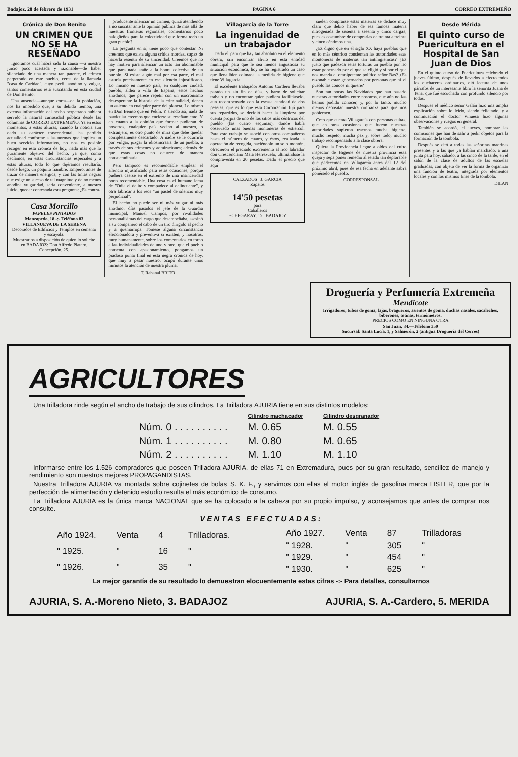Badajoz, 28 de febrero de 1931 PAGINA 6 CORREO EXTREMEÑO
Crónica de Don Benito
UN CRIMEN QUE NO SE HA RESEÑADO
Ignoramos cuál habrá sido la causa —a nuestro juicio poco acertada y razonable—de haber silenciado de una manera tan patente, el crimen perpetrado en este pueblo, cerca de la llamada "casa de Caridad", cuyo perfil anodino y vulgar, tantos comentarios está suscitando en esta ciudad de Don Benito.
Una ausencia—aunque corta—de la población, nos ha impedido que, a su debido tiempo, una extensa información del hecho perpetrado hubiera servido la natural curiosidad pública desde las columnas de CORREO EXTREMEÑO. Ya en estos momentos, a estas alturas, cuando la noticia aun dado su carácter trascendental, ha perdido actualidad conforme a las normas que implica un buen servicio informativo, no nos es posible recoger en esta crónica de hoy, nada más que lo puramente objetivo del hecho, ya que, como decíamos, en estas circunstancias especiales y a estas alturas, todo lo que dijéramos resultaría, desde luego, un poquito fiambre. Empero, antes de trazar de manera enérgica, y con las tintas negras que exige un suceso de tal magnitud y de no menos anodina vulgaridad, sería conveniente, a nuestro juicio, quedar contestada esta pregunta: ¿Es contra-
Casa Morcillo
PAPELES PINTADOS
Manzapedo, 18 -:- Teléfono 83
VILLANUEVA DE LA SERENA
Decorados de Edificios y Templos en cemento y escayola.
Muestrarios a disposición de quien lo solicite en BADAJOZ: Don Alfredo Platero, Concepción, 25.
producente silenciar un crimen, quizá atendiendo a no suscitar ante la opinión pública de más allá de nuestras fronteras regionales, comentarios poco halagüeños para la colectividad que forma todo un gran pueblo?
La pregunta en sí, tiene poco que contestar. Ni creemos que exista alguna crítica mordaz, capaz de hacerla resentir de su sinceridad. Creemos que no hay motivo para silenciar un acto tan abominable que para nada atañe a la honra colectiva de un pueblo. Si existe algún mal por esa parte, el mal estaría precisamente en ese silencio injustificado. Lo mismo en nuestro país, en cualquier ciudad, pueblo, aldea o villa de España, estos hechos anodinos, que parece repetir con un isocronismo desesperante la historia de la criminalidad, tienen un asiento en cualquier parte del planeta. Lo mismo en Don Benito que en Pekín. Y siendo así, nada de particular creemos que encierre su reseñamiento. Y en cuanto a la opinión que formar pudieran de nosotros, cualquier país vecino al nuestro, o extranjero, es otro punto de mira que debe quedar completamente descartado. A nadie se le ocurriría por vulgar, juzgar la idiosincrasia de un pueblo, a través de sus crímenes y admiraciones; además de que estas cosas no ocurren de manera consuetudinaria.
Pero tampoco es recomendable emplear el silencio injustificado para estas ocasiones, porque pudiera caerse en el extremo de una insinceridad poco recomendable. Una cosa es el humano lema de "Odia el delito y compadece al delincuente", y otra fabricar a los reos "un pastel de silencio muy perjudicial".
El hecho no puede ser ni más vulgar ni más anodino: días pasados el jefe de la Guardia municipal, Manuel Campos, por rivalidades personalísimas del cargo que desempeñaba, asesinó a su compañero el cabo de un tiro dirigido al pecho y a quemarropa. Tómese alguna circunstancia eleccionadora y preventiva si existen, y nosotros, muy humanamente, sobre los comentarios en torno a las individualidades de uno y otro, que el pueblo comenta con apasionamiento, pongamos un piadoso punto final en esta negra crónica de hoy, que muy a pesar nuestro, ocupó durante unos minutos la atención de nuestra pluma.
T. Rabanal BRITO
Villagarcía de la Torre
La ingenuidad de un trabajador
Dado el paro que hay tan absoluto en el elemento obrero, sin encontrar alivio en esta entidad municipal para que le sea menos angustiosa su situación económica, hoy se ha registrado un caso que llena bien colmada la medida de higiene que tiene Villagarcía.
El excelente trabajador Antonio Cordero llevaba parado un sin fin de días, y harto de solicitar trabajo y no encontrar quien pudiera facilitárselo, aun recompensado con la escasa cantidad de dos pesetas, que es lo que esta Corporación fijó para sus repartidos, se decidió hacer la limpieza por cuenta propia de uno de los sitios más céntricos del pueblo (las cuatro esquinas), donde había observado unas buenas montoneras de estiércol. Para este trabajo se asoció con otros compañeros hasta el número de cuatro, y éstos, realizada la operación de recogida, haciéndolo un solo montón, ofrecieron el preciado excremento al rico labrador don Crescenciano Mata Herrezuelo, ultimándose la compraventa en 20 pesetas. Dado el precio que aquí
CALZADOS J. GARCIA
Zapatos
a
14'50 pesetas
para
Caballeros
ECHEGARAY, 15 BADAJOZ
suelen comprarse estas materias se deduce muy claro que debió haber de esa famosa materia nitrogenada de sesenta a sesenta y cinco cargas, pues es costumbre de comprarlas de treinta a treinta y cinco céntimos una.
¿Es digno que en el siglo XX haya pueblos que en lo más céntrico consientan las autoridades esas montoneras de materias tan antihigiénicas? ¿Es justo que padezca estas torturas un pueblo por no estar gobernado por el que se eligió y sí por el que nos manda el omnipotente político señor Bas? ¿Es razonable estar gobernados por personas que ni el pueblo las conoce ni quiere?
Son tan pocas las Navidades que han pasado nuestras autoridades entre nosotros, que aún no las hemos podido conocer, y, por lo tanto, mucho menos depositar nuestra confianza para que nos gobiernen.
Creo que cuenta Villagarcía con personas cultas, que en otras ocasiones que fueron nuestras autoridades supieron traernos mucha higiene, mucho respeto, mucha paz y, sobre todo, mucho trabajo recompensado a la clase obrera.
Quiera la Providencia llegue a oídos del culto inspector de Higiene de nuestra provincia esta queja y sepa poner remedio al estado tan deplorable que padecemos en Villagarcía antes del 12 del próximo abril, pues de esa fecha en adelante sabrá ponérselo el pueblo.
CORRESPONSAL
Desde Mérida
El quinto curso de Puericultura en el Hospital de San Juan de Dios
En el quinto curso de Puericultura celebrado el jueves último, después de llevados a efecto todos los quehaceres ordinarios, dió lectura de unos párrafos de un interesante libro la señorita Juana de Tena, que fué escuchada con profundo silencio por todos.
Después el médico señor Galán hizo una amplia explicación sobre lo leído, siendo felicitado, y a continuación el doctor Vinuesa hizo algunas observaciones y ruegos en general.
También se acordó, el jueves, nombrar las comisiones que han de salir a pedir objetos para la formación de la tómbola.
Después se citó a todas las señoritas madrinas presentes y a las que ya habían marchado, a una junta para hoy, sábado, a las cinco de la tarde, en el salón de la clase de adultos de las escuelas graduadas, con objeto de ver la forma de organizar una función de teatro, integrada por elementos locales y con los mismos fines de la tómbola.
DILAN
Droguería y Perfumería Extremeña
Mendicote
Irrigadores, tubos de goma, fajas, bragueros, asientos de goma, duchas nasales, sacaleches, biberones, tetinas, termómetros.
PRECIOS COMO EN NINGUNA OTRA
San Juan, 34.—Teléfono 350
Sucursal: Santa Lucía, 1, y Salmerón, 2 (antigua Droguería del Cerres)
AGRICULTORES
Una trilladora rinde según el ancho de trabajo de sus cilindros. La Trilladora AJURIA tiene en sus distintos modelos:
| | Cilindro machacador | Cilindro desgranador |
| --- | --- | --- |
| Núm. 0 . . . . . . . . . . | M. 0.65 | M. 0.55 |
| Núm. 1 . . . . . . . . . . | M. 0.80 | M. 0.65 |
| Núm. 2 . . . . . . . . . . | M. 1.10 | M. 1.10 |
Informarse entre los 1.526 compradores que poseen Trilladora AJURIA, de ellas 71 en Extremadura, pues por su gran resultado, sencillez de manejo y rendimiento son nuestros mejores PROPAGANDISTAS.
Nuestra Trilladora AJURIA va montada sobre cojinetes de bolas S. K. F., y servimos con ellas el motor inglés de gasolina marca LISTER, que por la perfección de alimentación y detenido estudio resulta el más económico de consumo.
La Trilladora AJURIA es la única marca NACIONAL que se ha colocado a la cabeza por su propio impulso, y aconsejamos que antes de comprar nos consulte.
VENTAS EFECTUADAS:
| Año 1924. | Venta | 4 | Trilladoras. |
| " 1925. | " | 16 | " |
| " 1926. | " | 35 | " |
| Año 1927. | Venta | 87 | Trilladoras |
| " 1928. | " | 305 | " |
| " 1929. | " | 454 | " |
| " 1930. | " | 625 | " |
La mejor garantía de su resultado lo demuestran elocuentemente estas cifras -:- Para detalles, consultarnos
AJURIA, S. A.-Moreno Nieto, 3. BADAJOZ AJURIA, S. A.-Cardero, 5. MERIDA